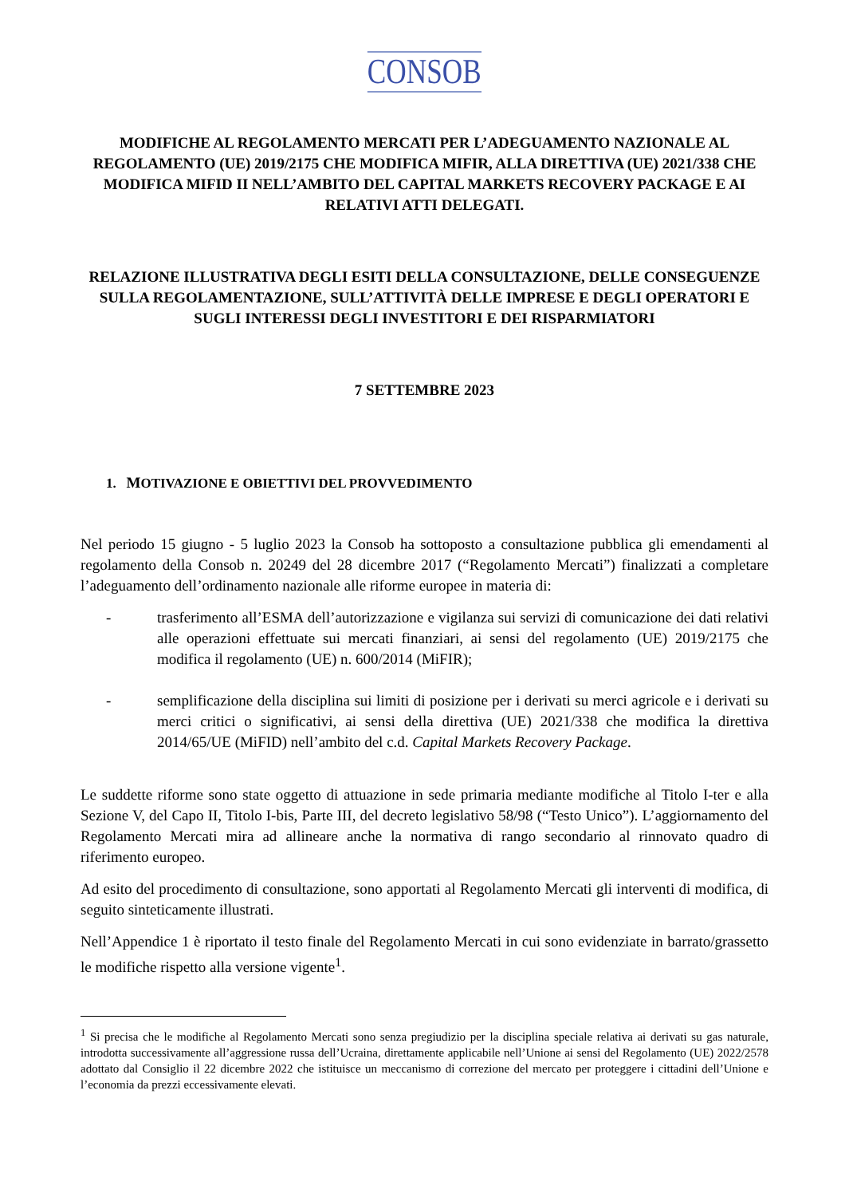CONSOB
MODIFICHE AL REGOLAMENTO MERCATI PER L’ADEGUAMENTO NAZIONALE AL REGOLAMENTO (UE) 2019/2175 CHE MODIFICA MIFIR, ALLA DIRETTIVA (UE) 2021/338 CHE MODIFICA MIFID II NELL’AMBITO DEL CAPITAL MARKETS RECOVERY PACKAGE E AI RELATIVI ATTI DELEGATI.
RELAZIONE ILLUSTRATIVA DEGLI ESITI DELLA CONSULTAZIONE, DELLE CONSEGUENZE SULLA REGOLAMENTAZIONE, SULL’ATTIVITÀ DELLE IMPRESE E DEGLI OPERATORI E SUGLI INTERESSI DEGLI INVESTITORI E DEI RISPARMIATORI
7 SETTEMBRE 2023
1. MOTIVAZIONE E OBIETTIVI DEL PROVVEDIMENTO
Nel periodo 15 giugno - 5 luglio 2023 la Consob ha sottoposto a consultazione pubblica gli emendamenti al regolamento della Consob n. 20249 del 28 dicembre 2017 (“Regolamento Mercati”) finalizzati a completare l’adeguamento dell’ordinamento nazionale alle riforme europee in materia di:
- trasferimento all’ESMA dell’autorizzazione e vigilanza sui servizi di comunicazione dei dati relativi alle operazioni effettuate sui mercati finanziari, ai sensi del regolamento (UE) 2019/2175 che modifica il regolamento (UE) n. 600/2014 (MiFIR);
- semplificazione della disciplina sui limiti di posizione per i derivati su merci agricole e i derivati su merci critici o significativi, ai sensi della direttiva (UE) 2021/338 che modifica la direttiva 2014/65/UE (MiFID) nell’ambito del c.d. Capital Markets Recovery Package.
Le suddette riforme sono state oggetto di attuazione in sede primaria mediante modifiche al Titolo I-ter e alla Sezione V, del Capo II, Titolo I-bis, Parte III, del decreto legislativo 58/98 (“Testo Unico”). L’aggiornamento del Regolamento Mercati mira ad allineare anche la normativa di rango secondario al rinnovato quadro di riferimento europeo.
Ad esito del procedimento di consultazione, sono apportati al Regolamento Mercati gli interventi di modifica, di seguito sinteticamente illustrati.
Nell’Appendice 1 è riportato il testo finale del Regolamento Mercati in cui sono evidenziate in barrato/grassetto le modifiche rispetto alla versione vigente<sup>1</sup>.
<sup>1</sup> Si precisa che le modifiche al Regolamento Mercati sono senza pregiudizio per la disciplina speciale relativa ai derivati su gas naturale, introdotta successivamente all’aggressione russa dell’Ucraina, direttamente applicabile nell’Unione ai sensi del Regolamento (UE) 2022/2578 adottato dal Consiglio il 22 dicembre 2022 che istituisce un meccanismo di correzione del mercato per proteggere i cittadini dell’Unione e l’economia da prezzi eccessivamente elevati.